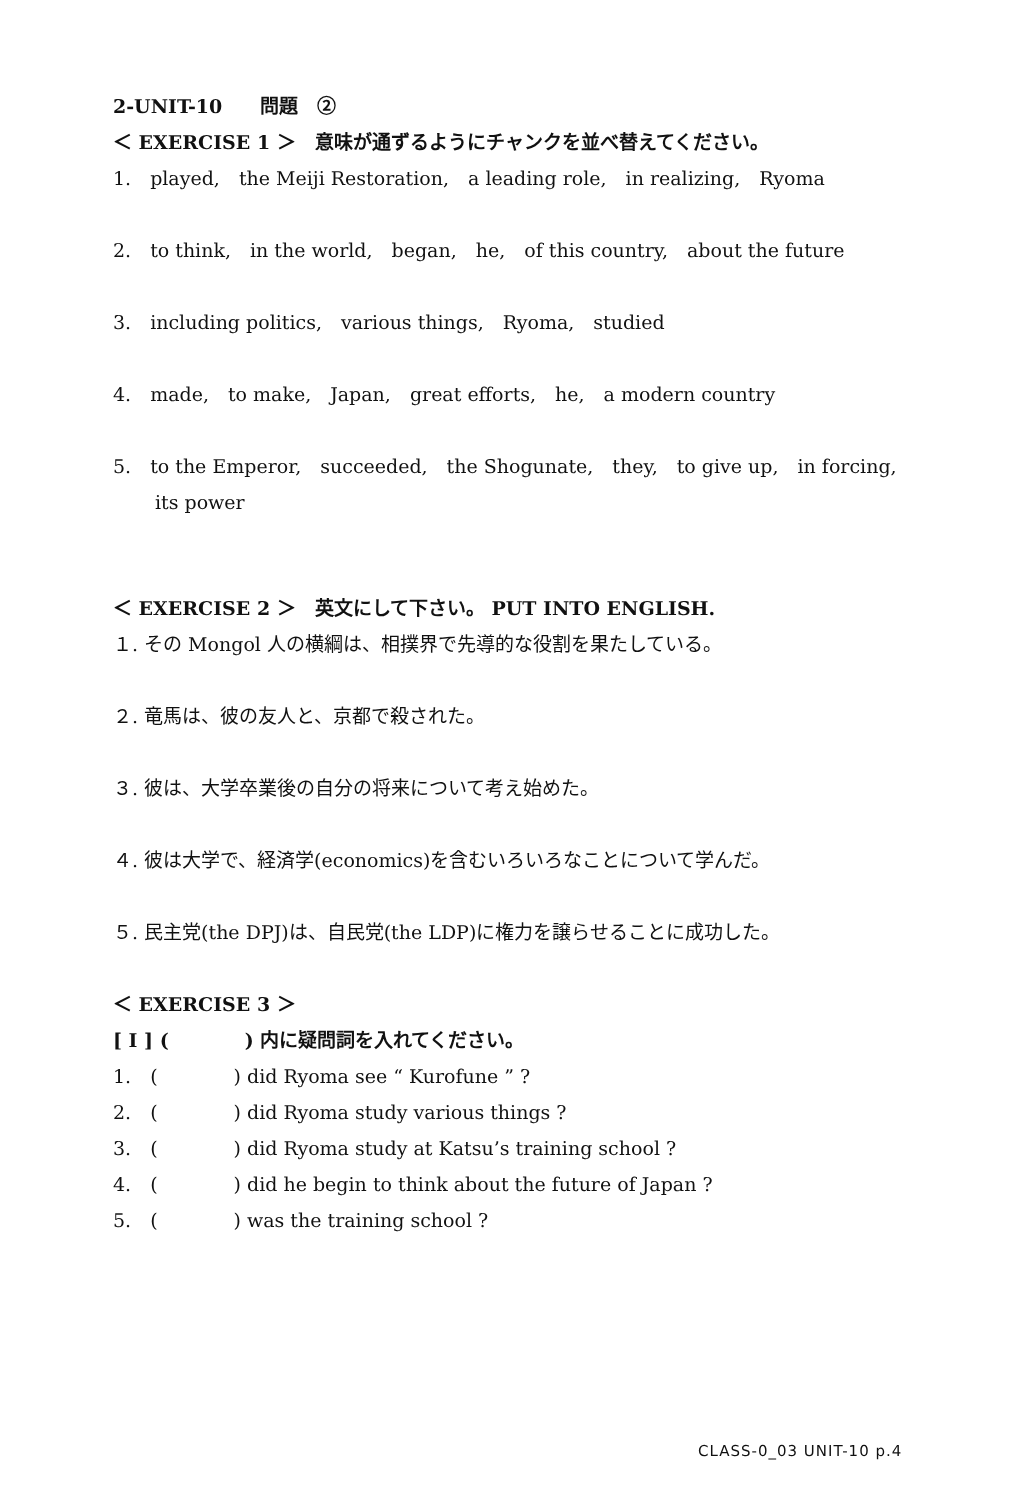2-UNIT-10　　問題　②
＜ EXERCISE 1 ＞　意味が通ずるようにチャンクを並べ替えてください。
1.　played,　the Meiji Restoration,　a leading role,　in realizing,　Ryoma
2.　to think,　in the world,　began,　he,　of this country,　about the future
3.　including politics,　various things,　Ryoma,　studied
4.　made,　to make,　Japan,　great efforts,　he,　a modern country
5.　to the Emperor,　succeeded,　the Shogunate,　they,　to give up,　in forcing,
its power
＜ EXERCISE 2 ＞　英文にして下さい。 PUT INTO ENGLISH.
１. その Mongol 人の横綱は、相撲界で先導的な役割を果たしている。
２. 竜馬は、彼の友人と、京都で殺された。
３. 彼は、大学卒業後の自分の将来について考え始めた。
４. 彼は大学で、経済学(economics)を含むいろいろなことについて学んだ。
５. 民主党(the DPJ)は、自民党(the LDP)に権力を譲らせることに成功した。
＜ EXERCISE 3 ＞
[ I ] (　　　　) 内に疑問詞を入れてください。
1.　(　　　　) did Ryoma see “ Kurofune ” ?
2.　(　　　　) did Ryoma study various things ?
3.　(　　　　) did Ryoma study at Katsu’s training school ?
4.　(　　　　) did he begin to think about the future of Japan ?
5.　(　　　　) was the training school ?
CLASS-0_03 UNIT-10 p.4